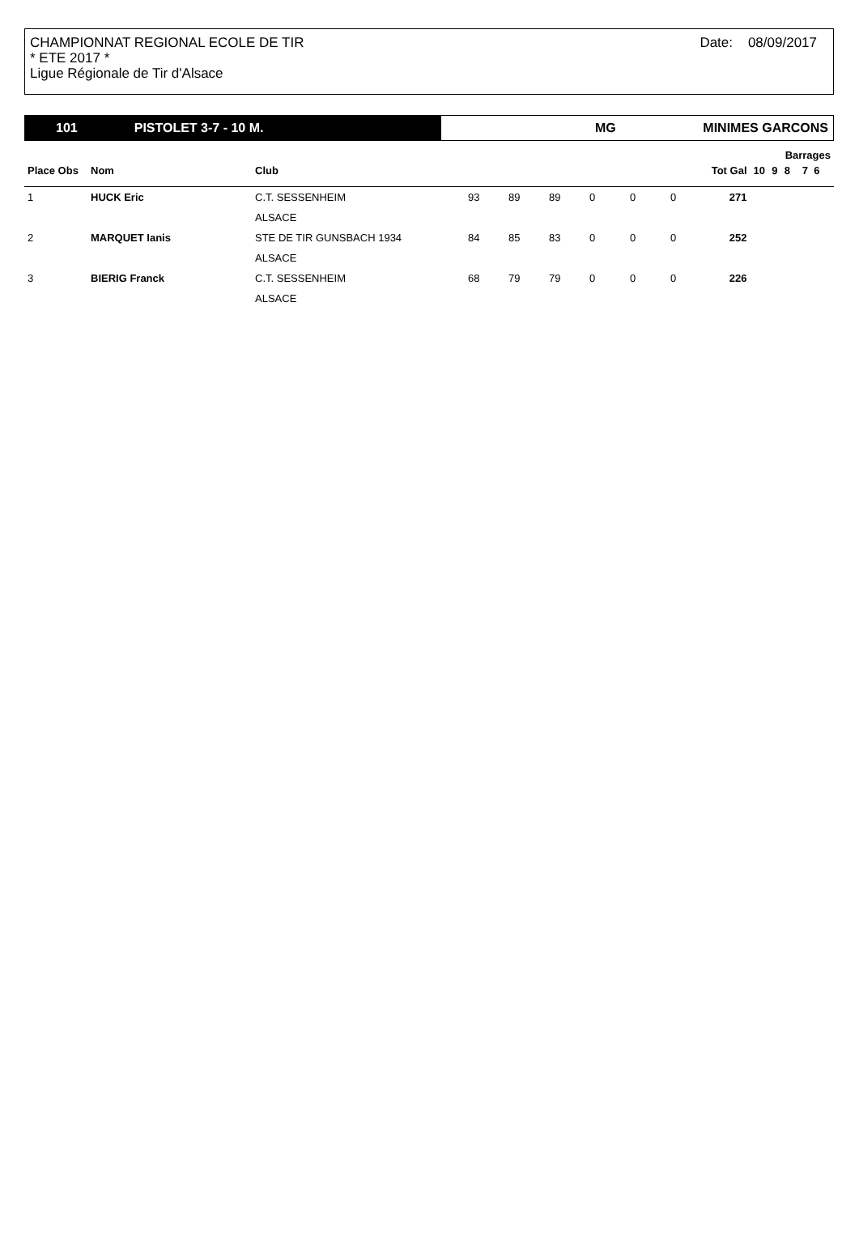CHAMPIONNAT REGIONAL ECOLE DE TIR
* ETE 2017 *
Ligue Régionale de Tir d'Alsace
Date: 08/09/2017
101 PISTOLET 3-7 - 10 M.
MG MINIMES GARCONS
| | | | | | | | | | | | | Barrages | |
| --- | --- | --- | --- | --- | --- | --- | --- | --- | --- | --- | --- | --- | --- |
| Place Obs | Nom | Club | | | | | | | Tot Gal | 10 | 9 | 8 | 7 6 |
| 1 | HUCK Eric | C.T. SESSENHEIM | 93 | 89 | 89 | 0 | 0 | 0 | 271 | | | | |
| | | ALSACE | | | | | | | | | | | |
| 2 | MARQUET Ianis | STE DE TIR GUNSBACH 1934 | 84 | 85 | 83 | 0 | 0 | 0 | 252 | | | | |
| | | ALSACE | | | | | | | | | | | |
| 3 | BIERIG Franck | C.T. SESSENHEIM | 68 | 79 | 79 | 0 | 0 | 0 | 226 | | | | |
| | | ALSACE | | | | | | | | | | | |